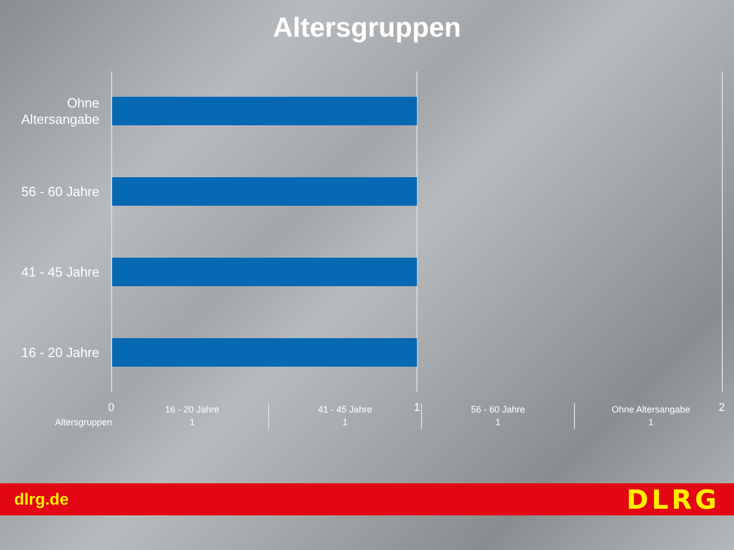Altersgruppen
Ohne Altersangabe
56 - 60 Jahre
41 - 45 Jahre
16 - 20 Jahre
0 1 2
| | 16 - 20 Jahre | 41 - 45 Jahre | 56 - 60 Jahre | Ohne Altersangabe |
| Altersgruppen | 1 | 1 | 1 | 1 |
dlrg.de DLRG